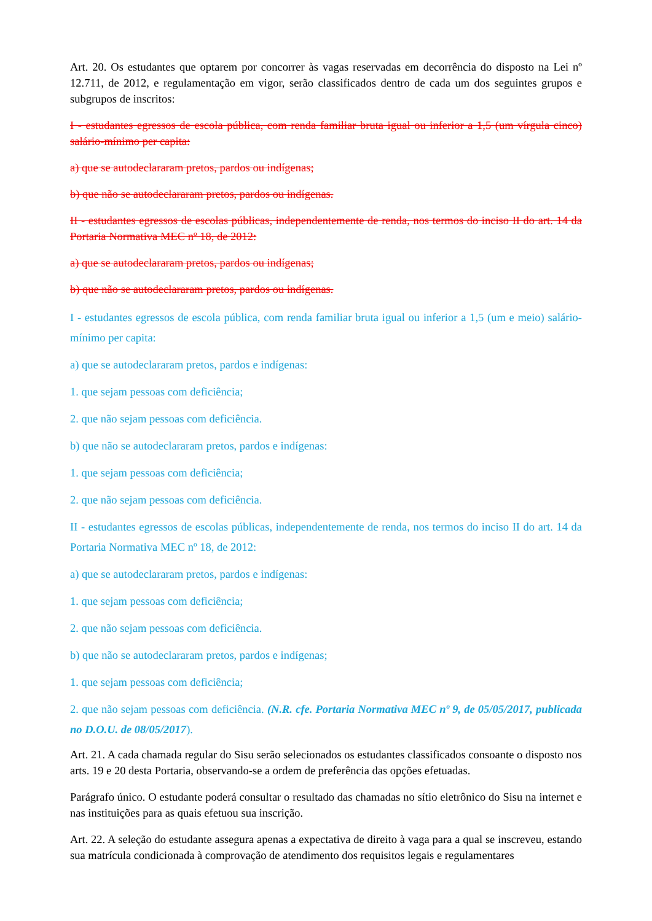Art. 20. Os estudantes que optarem por concorrer às vagas reservadas em decorrência do disposto na Lei nº 12.711, de 2012, e regulamentação em vigor, serão classificados dentro de cada um dos seguintes grupos e subgrupos de inscritos:
I - estudantes egressos de escola pública, com renda familiar bruta igual ou inferior a 1,5 (um vírgula cinco) salário-mínimo per capita:
a) que se autodeclararam pretos, pardos ou indígenas;
b) que não se autodeclararam pretos, pardos ou indígenas.
II - estudantes egressos de escolas públicas, independentemente de renda, nos termos do inciso II do art. 14 da Portaria Normativa MEC nº 18, de 2012:
a) que se autodeclararam pretos, pardos ou indígenas;
b) que não se autodeclararam pretos, pardos ou indígenas.
I - estudantes egressos de escola pública, com renda familiar bruta igual ou inferior a 1,5 (um e meio) salário-mínimo per capita:
a) que se autodeclararam pretos, pardos e indígenas:
1. que sejam pessoas com deficiência;
2. que não sejam pessoas com deficiência.
b) que não se autodeclararam pretos, pardos e indígenas:
1. que sejam pessoas com deficiência;
2. que não sejam pessoas com deficiência.
II - estudantes egressos de escolas públicas, independentemente de renda, nos termos do inciso II do art. 14 da Portaria Normativa MEC nº 18, de 2012:
a) que se autodeclararam pretos, pardos e indígenas:
1. que sejam pessoas com deficiência;
2. que não sejam pessoas com deficiência.
b) que não se autodeclararam pretos, pardos e indígenas;
1. que sejam pessoas com deficiência;
2. que não sejam pessoas com deficiência. (N.R. cfe. Portaria Normativa MEC nº 9, de 05/05/2017, publicada no D.O.U. de 08/05/2017).
Art. 21. A cada chamada regular do Sisu serão selecionados os estudantes classificados consoante o disposto nos arts. 19 e 20 desta Portaria, observando-se a ordem de preferência das opções efetuadas.
Parágrafo único. O estudante poderá consultar o resultado das chamadas no sítio eletrônico do Sisu na internet e nas instituições para as quais efetuou sua inscrição.
Art. 22. A seleção do estudante assegura apenas a expectativa de direito à vaga para a qual se inscreveu, estando sua matrícula condicionada à comprovação de atendimento dos requisitos legais e regulamentares